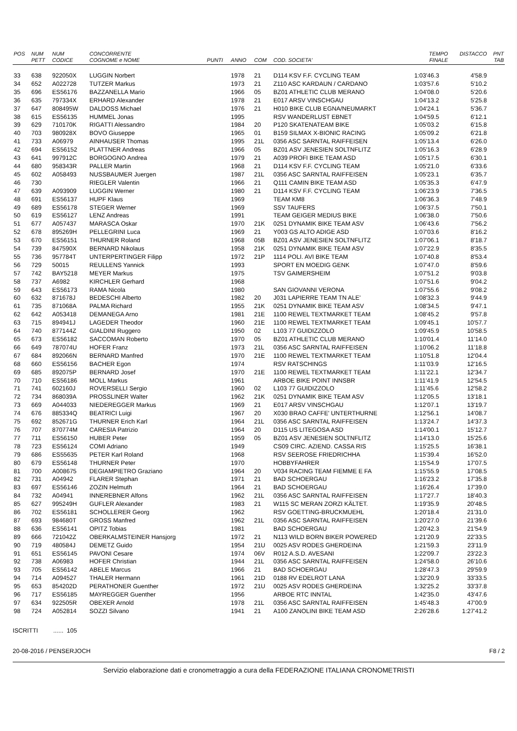| POS | NUM PETT | NUM CODICE | CONCORRENTE COGNOME e NOME | PUNTI | ANNO | COM | COD. SOCIETA' | TEMPO FINALE | DISTACCO | PNT TAB |
| --- | --- | --- | --- | --- | --- | --- | --- | --- | --- | --- |
| 33 | 638 | 922050X | LUGGIN Norbert | | 1978 | 21 | D114 KSV F.F. CYCLING TEAM | 1:03'46.3 | 4'58.9 | |
| 34 | 652 | A022728 | TUTZER Markus | | 1973 | 21 | Z110 ASC KARDAUN / CARDANO | 1:03'57.6 | 5'10.2 | |
| 35 | 696 | ES56176 | BAZZANELLA Mario | | 1966 | 05 | BZ01 ATHLETIC CLUB MERANO | 1:04'08.0 | 5'20.6 | |
| 36 | 635 | 797334X | ERHARD Alexander | | 1978 | 21 | E017 ARSV VINSCHGAU | 1:04'13.2 | 5'25.8 | |
| 37 | 647 | 808495W | DALDOSS Michael | | 1976 | 21 | H010 BIKE CLUB EGNA/NEUMARKT | 1:04'24.1 | 5'36.7 | |
| 38 | 615 | ES56135 | HUMMEL Jonas | | 1995 | | RSV WANDERLUST EBNET | 1:04'59.5 | 6'12.1 | |
| 39 | 629 | 710170K | RIGATTI Alessandro | | 1984 | 20 | P120 SKATENATEAM BIKE | 1:05'03.2 | 6'15.8 | |
| 40 | 703 | 980928X | BOVO Giuseppe | | 1965 | 01 | B159 SILMAX X-BIONIC RACING | 1:05'09.2 | 6'21.8 | |
| 41 | 733 | A06979 | AINHAUSER Thomas | | 1995 | 21L | 0356 ASC SARNTAL RAIFFEISEN | 1:05'13.4 | 6'26.0 | |
| 42 | 694 | ES56152 | PLATTNER Andreas | | 1966 | 05 | BZ01 ASV JENESIEN SOLTNFLITZ | 1:05'16.3 | 6'28.9 | |
| 43 | 641 | 997912C | BORGOGNO Andrea | | 1979 | 21 | A039 PROFI BIKE TEAM ASD | 1:05'17.5 | 6'30.1 | |
| 44 | 680 | 958343R | PALLER Martin | | 1968 | 21 | D114 KSV F.F. CYCLING TEAM | 1:05'21.0 | 6'33.6 | |
| 45 | 602 | A058493 | NUSSBAUMER Juergen | | 1987 | 21L | 0356 ASC SARNTAL RAIFFEISEN | 1:05'23.1 | 6'35.7 | |
| 46 | 730 | | RIEGLER Valentin | | 1966 | 21 | Q111 CAMIN BIKE TEAM ASD | 1:05'35.3 | 6'47.9 | |
| 47 | 639 | A093909 | LUGGIN Werner | | 1980 | 21 | D114 KSV F.F. CYCLING TEAM | 1:06'23.9 | 7'36.5 | |
| 48 | 691 | ES56137 | HUPF Klaus | | 1969 | | TEAM KM8 | 1:06'36.3 | 7'48.9 | |
| 49 | 689 | ES56178 | STEGER Werner | | 1969 | | SSV TAUFERS | 1:06'37.5 | 7'50.1 | |
| 50 | 619 | ES56127 | LENZ Andreas | | 1991 | | TEAM GEIGER MEDIUS BIKE | 1:06'38.0 | 7'50.6 | |
| 51 | 677 | A057437 | MARASCA Oskar | | 1970 | 21K | 0251 DYNAMIK BIKE TEAM ASV | 1:06'43.6 | 7'56.2 | |
| 52 | 678 | 895269H | PELLEGRINI Luca | | 1969 | 21 | Y003 GS ALTO ADIGE ASD | 1:07'03.6 | 8'16.2 | |
| 53 | 670 | ES56151 | THURNER Roland | | 1968 | 05B | BZ01 ASV JENESIEN SOLTNFLITZ | 1:07'06.1 | 8'18.7 | |
| 54 | 739 | 847590X | BERNARD Nikolaus | | 1958 | 21K | 0251 DYNAMIK BIKE TEAM ASV | 1:07'22.9 | 8'35.5 | |
| 55 | 736 | 957784T | UNTERPERTINGER Filipp | | 1972 | 21P | 1114 POLI. AVI BIKE TEAM | 1:07'40.8 | 8'53.4 | |
| 56 | 729 | 50015 | REULLENS Yannick | | 1993 | | SPORT EN MOEDIG GENK | 1:07'47.0 | 8'59.6 | |
| 57 | 742 | BAY5218 | MEYER Markus | | 1975 | | TSV GAIMERSHEIM | 1:07'51.2 | 9'03.8 | |
| 58 | 737 | A6982 | KIRCHLER Gerhard | | 1968 | | | 1:07'51.6 | 9'04.2 | |
| 59 | 643 | ES56173 | RAMA Nicola | | 1980 | | SAN GIOVANNI VERONA | 1:07'55.6 | 9'08.2 | |
| 60 | 632 | 871678J | BEDESCHI Alberto | | 1982 | 20 | J031 LAPIERRE TEAM TN ALE' | 1:08'32.3 | 9'44.9 | |
| 61 | 735 | 871068A | PALMA Richard | | 1955 | 21K | 0251 DYNAMIK BIKE TEAM ASV | 1:08'34.5 | 9'47.1 | |
| 62 | 642 | A053418 | DEMANEGA Arno | | 1981 | 21E | 1100 REWEL TEXTMARKET TEAM | 1:08'45.2 | 9'57.8 | |
| 63 | 715 | 894941J | LAGEDER Theodor | | 1960 | 21E | 1100 REWEL TEXTMARKET TEAM | 1:09'45.1 | 10'57.7 | |
| 64 | 740 | 877144Z | GIALDINI Ruggero | | 1950 | 02 | L103 77 GUIDIZZOLO | 1:09'45.9 | 10'58.5 | |
| 65 | 673 | ES56182 | SACCOMAN Roberto | | 1970 | 05 | BZ01 ATHLETIC CLUB MERANO | 1:10'01.4 | 11'14.0 | |
| 66 | 649 | 787074U | HOFER Franz | | 1973 | 21L | 0356 ASC SARNTAL RAIFFEISEN | 1:10'06.2 | 11'18.8 | |
| 67 | 684 | 892066N | BERNARD Manfred | | 1970 | 21E | 1100 REWEL TEXTMARKET TEAM | 1:10'51.8 | 12'04.4 | |
| 68 | 660 | ES56156 | BACHER Egon | | 1974 | | RSV RATSCHINGS | 1:11'03.9 | 12'16.5 | |
| 69 | 685 | 892075P | BERNARD Josef | | 1970 | 21E | 1100 REWEL TEXTMARKET TEAM | 1:11'22.1 | 12'34.7 | |
| 70 | 710 | ES56186 | MOLL Markus | | 1961 | | ARBOE BIKE POINT INNSBR | 1:11'41.9 | 12'54.5 | |
| 71 | 741 | 602160J | ROVERSELLI Sergio | | 1960 | 02 | L103 77 GUIDIZZOLO | 1:11'45.6 | 12'58.2 | |
| 72 | 734 | 868039A | PROSSLINER Walter | | 1962 | 21K | 0251 DYNAMIK BIKE TEAM ASV | 1:12'05.5 | 13'18.1 | |
| 73 | 669 | A044033 | NIEDEREGGER Markus | | 1969 | 21 | E017 ARSV VINSCHGAU | 1:12'07.1 | 13'19.7 | |
| 74 | 676 | 885334Q | BEATRICI Luigi | | 1967 | 20 | X030 BRAO CAFFE' UNTERTHURNE | 1:12'56.1 | 14'08.7 | |
| 75 | 692 | 852671G | THURNER Erich Karl | | 1964 | 21L | 0356 ASC SARNTAL RAIFFEISEN | 1:13'24.7 | 14'37.3 | |
| 76 | 707 | 870774M | CARESIA Patrizio | | 1964 | 20 | D115 US LITEGOSA ASD | 1:14'00.1 | 15'12.7 | |
| 77 | 711 | ES56150 | HUBER Peter | | 1959 | 05 | BZ01 ASV JENESIEN SOLTNFLITZ | 1:14'13.0 | 15'25.6 | |
| 78 | 723 | ES56124 | COMI Adriano | | 1949 | | CS09 CIRC. AZIEND. CASSA RIS | 1:15'25.5 | 16'38.1 | |
| 79 | 686 | ES55635 | PETER Karl Roland | | 1968 | | RSV SEEROSE FRIEDRICHHA | 1:15'39.4 | 16'52.0 | |
| 80 | 679 | ES56148 | THURNER Peter | | 1970 | | HOBBYFAHRER | 1:15'54.9 | 17'07.5 | |
| 81 | 700 | A008675 | DEGIAMPIETRO Graziano | | 1964 | 20 | V034 RACING TEAM FIEMME E FA | 1:15'55.9 | 17'08.5 | |
| 82 | 731 | A04942 | FLARER Stephan | | 1971 | 21 | BAD SCHOERGAU | 1:16'23.2 | 17'35.8 | |
| 83 | 697 | ES56146 | ZOZIN Helmuth | | 1964 | 21 | BAD SCHOERGAU | 1:16'26.4 | 17'39.0 | |
| 84 | 732 | A04941 | INNEREBNER Alfons | | 1962 | 21L | 0356 ASC SARNTAL RAIFFEISEN | 1:17'27.7 | 18'40.3 | |
| 85 | 627 | 995249H | GUFLER Alexander | | 1983 | 21 | W115 SC MERAN ZORZI KÄLTET. | 1:19'35.9 | 20'48.5 | |
| 86 | 702 | ES56181 | SCHOLLERER Georg | | 1962 | | RSV GOETTING-BRUCKMUEHL | 1:20'18.4 | 21'31.0 | |
| 87 | 693 | 984680T | GROSS Manfred | | 1962 | 21L | 0356 ASC SARNTAL RAIFFEISEN | 1:20'27.0 | 21'39.6 | |
| 88 | 636 | ES56141 | OPITZ Tobias | | 1981 | | BAD SCHOERGAU | 1:20'42.3 | 21'54.9 | |
| 89 | 666 | 721042Z | OBERKALMSTEINER Hansjorg | | 1972 | 21 | N113 WILD BORN BIKER POWERED | 1:21'20.9 | 22'33.5 | |
| 90 | 719 | 480584J | DEMETZ Guido | | 1954 | 21U | 0025 ASV RODES GHERDEINA | 1:21'59.3 | 23'11.9 | |
| 91 | 651 | ES56145 | PAVONI Cesare | | 1974 | 06V | R012 A.S.D. AVESANI | 1:22'09.7 | 23'22.3 | |
| 92 | 738 | A06983 | HOFER Christian | | 1944 | 21L | 0356 ASC SARNTAL RAIFFEISEN | 1:24'58.0 | 26'10.6 | |
| 93 | 705 | ES56142 | ABELE Marcus | | 1966 | 21 | BAD SCHOERGAU | 1:28'47.3 | 29'59.9 | |
| 94 | 714 | A094527 | THALER Hermann | | 1961 | 21D | 0188 RV EDELROT LANA | 1:32'20.9 | 33'33.5 | |
| 95 | 653 | 854202D | PERATHONER Guenther | | 1972 | 21U | 0025 ASV RODES GHERDEINA | 1:32'25.2 | 33'37.8 | |
| 96 | 717 | ES56185 | MAYREGGER Guenther | | 1956 | | ARBOE RTC INNTAL | 1:42'35.0 | 43'47.6 | |
| 97 | 634 | 922505R | OBEXER Arnold | | 1978 | 21L | 0356 ASC SARNTAL RAIFFEISEN | 1:45'48.3 | 47'00.9 | |
| 98 | 724 | A052814 | SOZZI Silvano | | 1941 | 21 | A100 ZANOLINI BIKE TEAM ASD | 2:26'28.6 | 1:27'41.2 | |
ISCRITTI ...... 105
20-08-2016 / PENSERJOCH F8 / 2
Servizio elaborazione dati e cronometraggio a cura della FEDERAZIONE ITALIANA CRONOMETRISTI